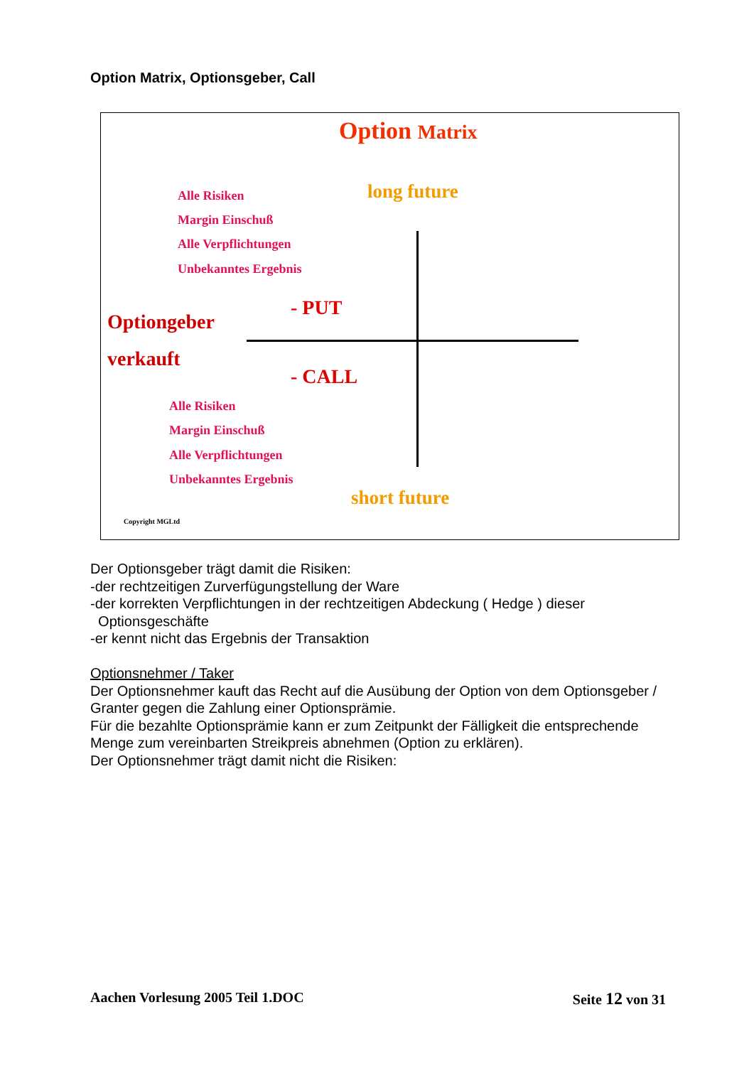Option Matrix, Optionsgeber, Call
Option Matrix
long future
Alle Risiken
Margin Einschuß
Alle Verpflichtungen
Unbekanntes Ergebnis
- PUT
Optiongeber
verkauft
- CALL
Alle Risiken
Margin Einschuß
Alle Verpflichtungen
Unbekanntes Ergebnis
short future
Copyright MGLtd
Der Optionsgeber trägt damit die Risiken:
-der rechtzeitigen Zurverfügungstellung der Ware
-der korrekten Verpflichtungen in der rechtzeitigen Abdeckung ( Hedge ) dieser
Optionsgeschäfte
-er kennt nicht das Ergebnis der Transaktion
Optionsnehmer / Taker
Der Optionsnehmer kauft das Recht auf die Ausübung der Option von dem Optionsgeber / Granter gegen die Zahlung einer Optionsprämie.
Für die bezahlte Optionsprämie kann er zum Zeitpunkt der Fälligkeit die entsprechende Menge zum vereinbarten Streikpreis abnehmen (Option zu erklären).
Der Optionsnehmer trägt damit nicht die Risiken:
Aachen Vorlesung 2005 Teil 1.DOC Seite 12 von 31